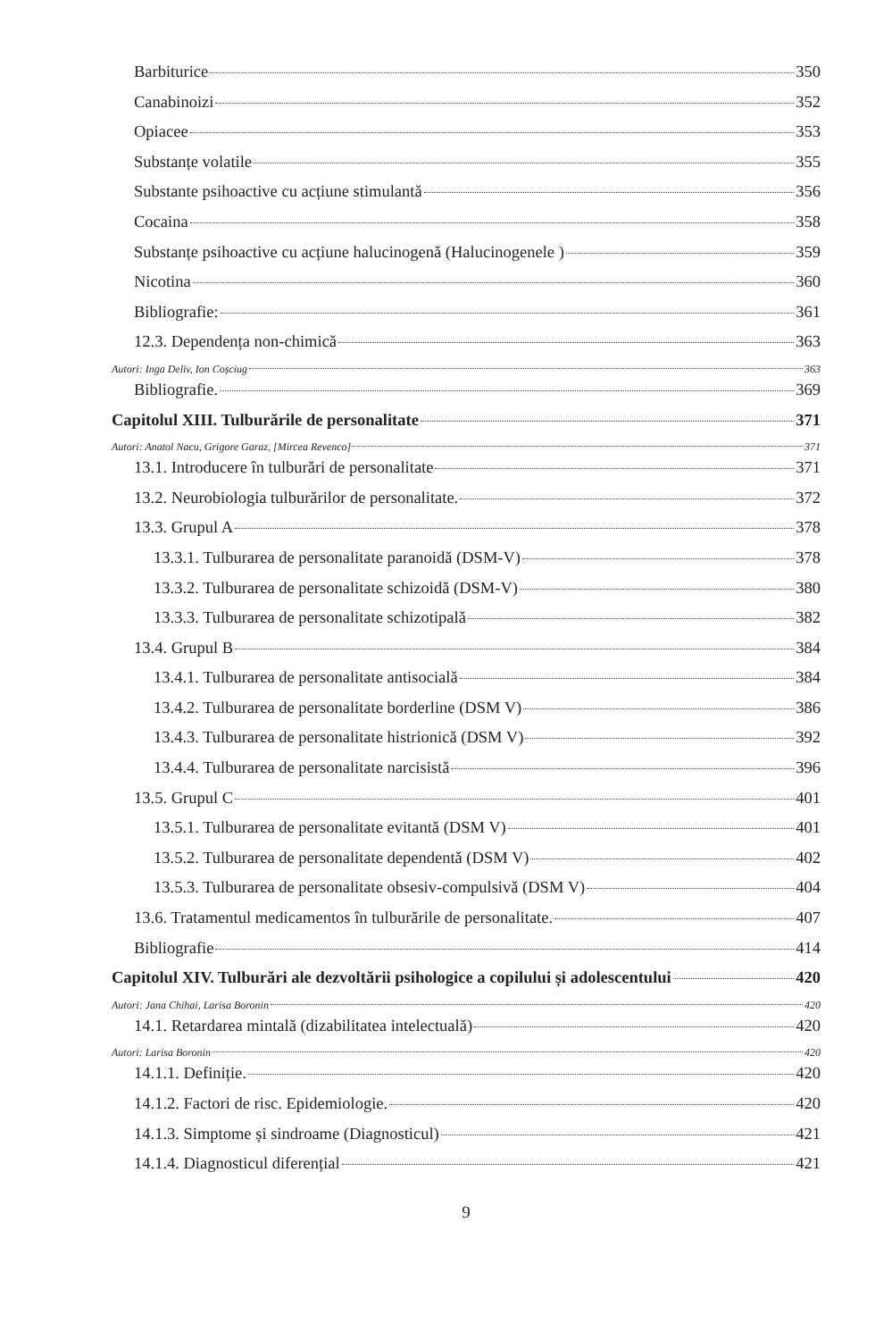Barbiturice 350
Canabinoizi 352
Opiacee 353
Substanțe volatile 355
Substante psihoactive cu acțiune stimulantă 356
Cocaina 358
Substanțe psihoactive cu acțiune halucinogenă (Halucinogenele ) 359
Nicotina 360
Bibliografie: 361
12.3. Dependența non-chimică 363
Autori: Inga Deliv, Ion Coșciug 363
Bibliografie. 369
Capitolul XIII. Tulburările de personalitate 371
Autori: Anatol Nacu, Grigore Garaz, [Mircea Revenco] 371
13.1. Introducere în tulburări de personalitate 371
13.2. Neurobiologia tulburărilor de personalitate. 372
13.3. Grupul A 378
13.3.1. Tulburarea de personalitate paranoidă (DSM-V) 378
13.3.2. Tulburarea de personalitate schizoidă (DSM-V) 380
13.3.3. Tulburarea de personalitate schizotipală 382
13.4. Grupul B 384
13.4.1. Tulburarea de personalitate antisocială 384
13.4.2. Tulburarea de personalitate borderline (DSM V) 386
13.4.3. Tulburarea de personalitate histrionică (DSM V) 392
13.4.4. Tulburarea de personalitate narcisistă 396
13.5. Grupul C 401
13.5.1. Tulburarea de personalitate evitantă (DSM V) 401
13.5.2. Tulburarea de personalitate dependentă (DSM V) 402
13.5.3. Tulburarea de personalitate obsesiv-compulsivă (DSM V) 404
13.6. Tratamentul medicamentos în tulburările de personalitate. 407
Bibliografie 414
Capitolul XIV. Tulburări ale dezvoltării psihologice a copilului și adolescentului 420
Autori: Jana Chihai, Larisa Boronin 420
14.1. Retardarea mintală (dizabilitatea intelectuală) 420
Autori: Larisa Boronin 420
14.1.1. Definiție. 420
14.1.2. Factori de risc. Epidemiologie. 420
14.1.3. Simptome și sindroame (Diagnosticul) 421
14.1.4. Diagnosticul diferențial 421
9